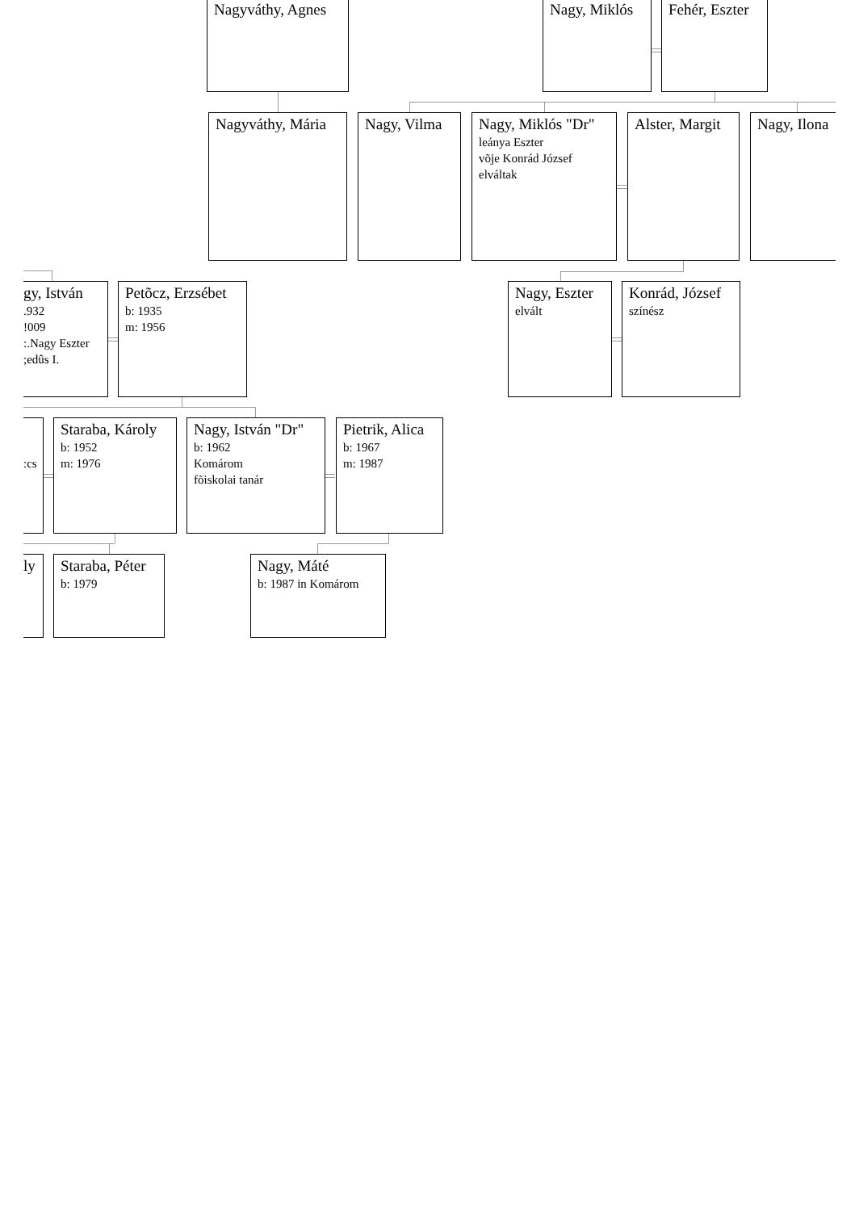Nagyváthy, Agnes Nagy, Miklós Fehér, Eszter
Nagyváthy, Mária Nagy, Vilma Nagy, Miklós "Dr"
leánya Eszter
võje Konrád József
elváltak
Alster, Margit Nagy, Ilona
gy, István
.932
!009
:.Nagy Eszter
;edûs I.
Petõcz, Erzsébet
b: 1935
m: 1956
Nagy, Eszter
elvált
Konrád, József
színész
:cs
Staraba, Károly
b: 1952
m: 1976
Nagy, István "Dr"
b: 1962
Komárom
fõiskolai tanár
Pietrik, Alica
b: 1967
m: 1987
ly Staraba, Péter
b: 1979
Nagy, Máté
b: 1987 in Komárom